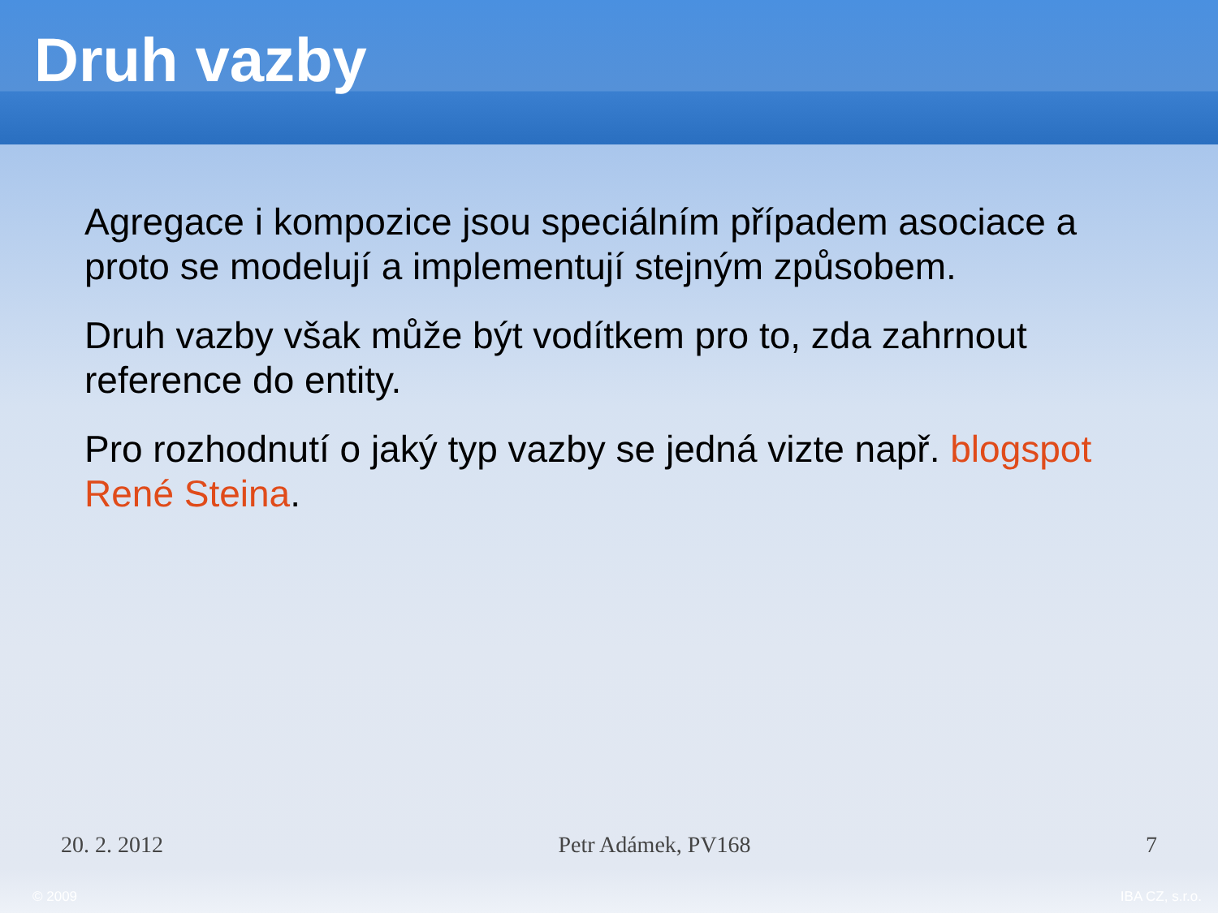Druh vazby
Agregace i kompozice jsou speciálním případem asociace a proto se modelují a implementují stejným způsobem.
Druh vazby však může být vodítkem pro to, zda zahrnout reference do entity.
Pro rozhodnutí o jaký typ vazby se jedná vizte např. blogspot René Steina.
20. 2. 2012 Petr Adámek, PV168 7
© 2009 IBA CZ, s.r.o.